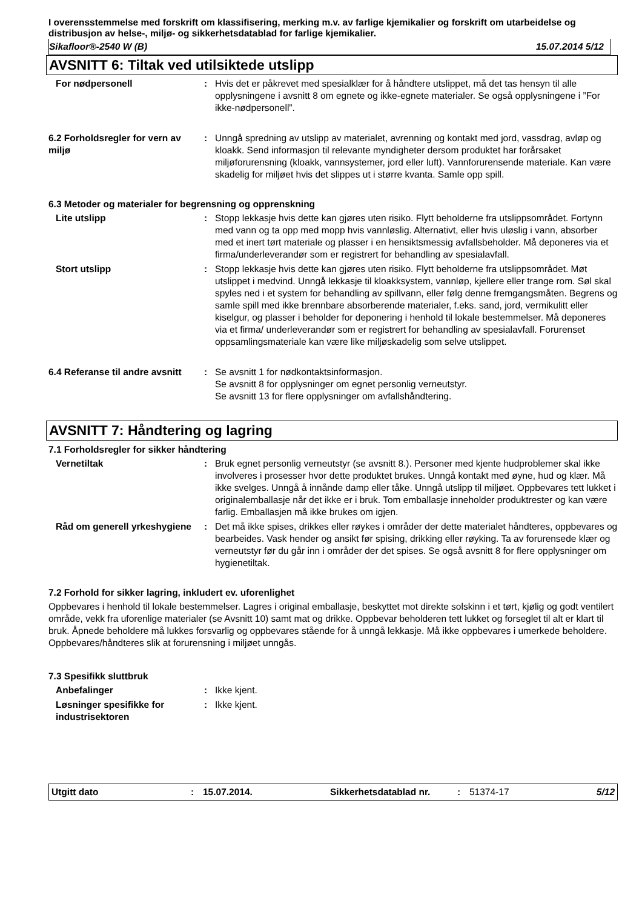I overensstemmelse med forskrift om klassifisering, merking m.v. av farlige kjemikalier og forskrift om utarbeidelse og distribusjon av helse-, miljø- og sikkerhetsdatablad for farlige kjemikalier.
Sikafloor®-2540 W (B) 15.07.2014 5/12
AVSNITT 6: Tiltak ved utilsiktede utslipp
For nødpersonell : Hvis det er påkrevet med spesialklær for å håndtere utslippet, må det tas hensyn til alle opplysningene i avsnitt 8 om egnete og ikke-egnete materialer. Se også opplysningene i ”For ikke-nødpersonell”.
6.2 Forholdsregler for vern av miljø
: Unngå spredning av utslipp av materialet, avrenning og kontakt med jord, vassdrag, avløp og kloakk. Send informasjon til relevante myndigheter dersom produktet har forårsaket miljøforurensning (kloakk, vannsystemer, jord eller luft). Vannforurensende materiale. Kan være skadelig for miljøet hvis det slippes ut i større kvanta. Samle opp spill.
6.3 Metoder og materialer for begrensning og opprenskning
Lite utslipp : Stopp lekkasje hvis dette kan gjøres uten risiko. Flytt beholderne fra utslippsområdet. Fortynn med vann og ta opp med mopp hvis vannløslig. Alternativt, eller hvis uløslig i vann, absorber med et inert tørt materiale og plasser i en hensiktsmessig avfallsbeholder. Må deponeres via et firma/underleverandør som er registrert for behandling av spesialavfall.
Stort utslipp : Stopp lekkasje hvis dette kan gjøres uten risiko. Flytt beholderne fra utslippsområdet. Møt utslippet i medvind. Unngå lekkasje til kloakksystem, vannløp, kjellere eller trange rom. Søl skal spyles ned i et system for behandling av spillvann, eller følg denne fremgangsmåten. Begrens og samle spill med ikke brennbare absorberende materialer, f.eks. sand, jord, vermikulitt eller kiselgur, og plasser i beholder for deponering i henhold til lokale bestemmelser. Må deponeres via et firma/ underleverandør som er registrert for behandling av spesialavfall. Forurenset oppsamlingsmateriale kan være like miljøskadelig som selve utslippet.
6.4 Referanse til andre avsnitt
: Se avsnitt 1 for nødkontaktsinformasjon.
Se avsnitt 8 for opplysninger om egnet personlig verneutstyr.
Se avsnitt 13 for flere opplysninger om avfallshåndtering.
AVSNITT 7: Håndtering og lagring
7.1 Forholdsregler for sikker håndtering
Vernetiltak : Bruk egnet personlig verneutstyr (se avsnitt 8.). Personer med kjente hudproblemer skal ikke involveres i prosesser hvor dette produktet brukes. Unngå kontakt med øyne, hud og klær. Må ikke svelges. Unngå å innånde damp eller tåke. Unngå utslipp til miljøet. Oppbevares tett lukket i originalemballasje når det ikke er i bruk. Tom emballasje inneholder produktrester og kan være farlig. Emballasjen må ikke brukes om igjen.
Råd om generell yrkeshygiene
: Det må ikke spises, drikkes eller røykes i områder der dette materialet håndteres, oppbevares og bearbeides. Vask hender og ansikt før spising, drikking eller røyking. Ta av forurensede klær og verneutstyr før du går inn i områder der det spises. Se også avsnitt 8 for flere opplysninger om hygienetiltak.
7.2 Forhold for sikker lagring, inkludert ev. uforenlighet
Oppbevares i henhold til lokale bestemmelser. Lagres i original emballasje, beskyttet mot direkte solskinn i et tørt, kjølig og godt ventilert område, vekk fra uforenlige materialer (se Avsnitt 10) samt mat og drikke. Oppbevar beholderen tett lukket og forseglet til alt er klart til bruk. Åpnede beholdere må lukkes forsvarlig og oppbevares stående for å unngå lekkasje. Må ikke oppbevares i umerkede beholdere. Oppbevares/håndteres slik at forurensning i miljøet unngås.
7.3 Spesifikk sluttbruk
Anbefalinger : Ikke kjent.
Løsninger spesifikke for industrisektoren
: Ikke kjent.
Utgitt dato: 15.07.2014. Sikkerhetsdatablad nr.: 51374-17 5/12